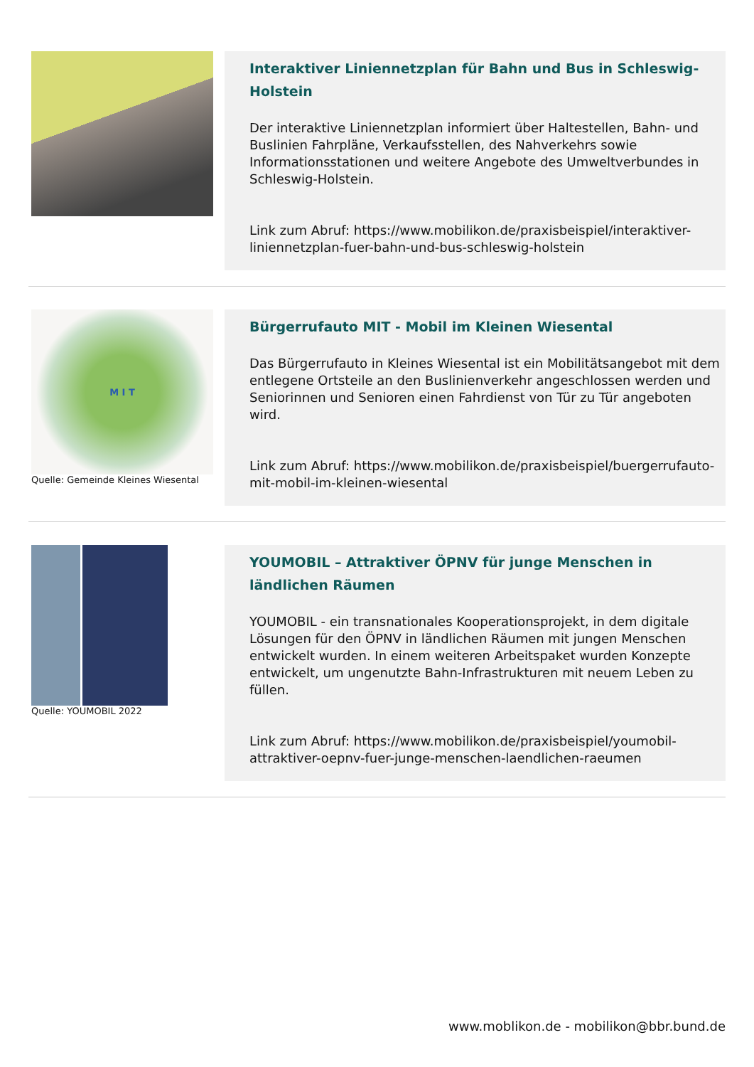Interaktiver Liniennetzplan für Bahn und Bus in Schleswig-Holstein
Der interaktive Liniennetzplan informiert über Haltestellen, Bahn- und Buslinien Fahrpläne, Verkaufsstellen, des Nahverkehrs sowie Informationsstationen und weitere Angebote des Umweltverbundes in Schleswig-Holstein.
Link zum Abruf: https://www.mobilikon.de/praxisbeispiel/interaktiver-liniennetzplan-fuer-bahn-und-bus-schleswig-holstein
M I T
Quelle: Gemeinde Kleines Wiesental
Bürgerrufauto MIT - Mobil im Kleinen Wiesental
Das Bürgerrufauto in Kleines Wiesental ist ein Mobilitätsangebot mit dem entlegene Ortsteile an den Buslinienverkehr angeschlossen werden und Seniorinnen und Senioren einen Fahrdienst von Tür zu Tür angeboten wird.
Link zum Abruf: https://www.mobilikon.de/praxisbeispiel/buergerrufauto-mit-mobil-im-kleinen-wiesental
Quelle: YOUMOBIL 2022
YOUMOBIL – Attraktiver ÖPNV für junge Menschen in ländlichen Räumen
YOUMOBIL - ein transnationales Kooperationsprojekt, in dem digitale Lösungen für den ÖPNV in ländlichen Räumen mit jungen Menschen entwickelt wurden. In einem weiteren Arbeitspaket wurden Konzepte entwickelt, um ungenutzte Bahn-Infrastrukturen mit neuem Leben zu füllen.
Link zum Abruf: https://www.mobilikon.de/praxisbeispiel/youmobil-attraktiver-oepnv-fuer-junge-menschen-laendlichen-raeumen
www.moblikon.de - mobilikon@bbr.bund.de